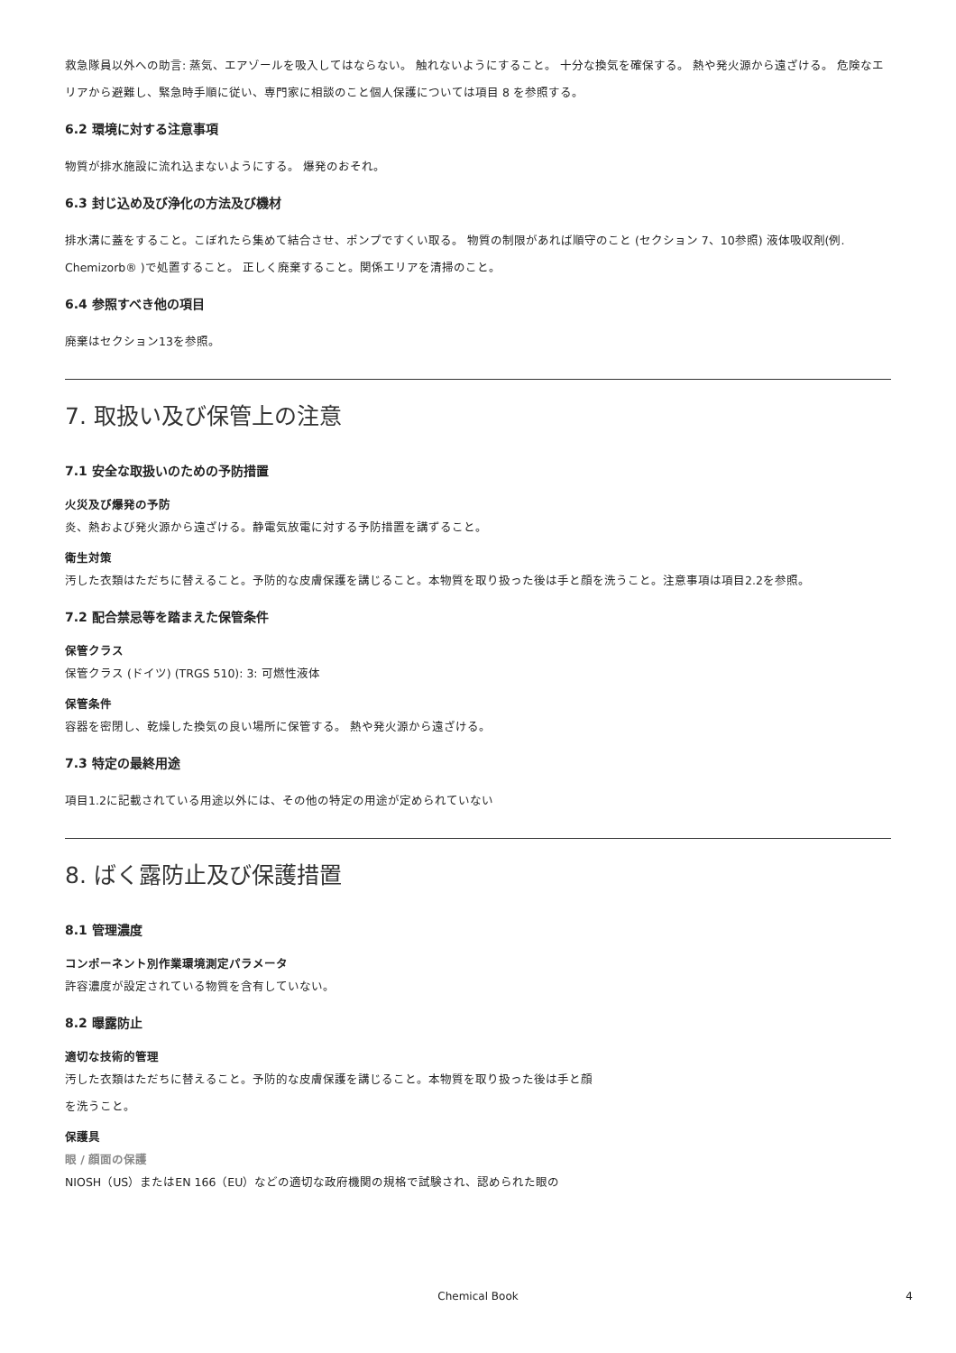救急隊員以外への助言: 蒸気、エアゾールを吸入してはならない。 触れないようにすること。 十分な換気を確保する。 熱や発火源から遠ざける。 危険なエリアから避難し、緊急時手順に従い、専門家に相談のこと個人保護については項目 8 を参照する。
6.2 環境に対する注意事項
物質が排水施設に流れ込まないようにする。 爆発のおそれ。
6.3 封じ込め及び浄化の方法及び機材
排水溝に蓋をすること。こぼれたら集めて結合させ、ポンプですくい取る。 物質の制限があれば順守のこと (セクション 7、10参照) 液体吸収剤(例. Chemizorb® )で処置すること。 正しく廃棄すること。関係エリアを清掃のこと。
6.4 参照すべき他の項目
廃棄はセクション13を参照。
7. 取扱い及び保管上の注意
7.1 安全な取扱いのための予防措置
火災及び爆発の予防
炎、熱および発火源から遠ざける。静電気放電に対する予防措置を講ずること。
衛生対策
汚した衣類はただちに替えること。予防的な皮膚保護を講じること。本物質を取り扱った後は手と顔を洗うこと。注意事項は項目2.2を参照。
7.2 配合禁忌等を踏まえた保管条件
保管クラス
保管クラス (ドイツ) (TRGS 510): 3: 可燃性液体
保管条件
容器を密閉し、乾燥した換気の良い場所に保管する。 熱や発火源から遠ざける。
7.3 特定の最終用途
項目1.2に記載されている用途以外には、その他の特定の用途が定められていない
8. ばく露防止及び保護措置
8.1 管理濃度
コンポーネント別作業環境測定パラメータ
許容濃度が設定されている物質を含有していない。
8.2 曝露防止
適切な技術的管理
汚した衣類はただちに替えること。予防的な皮膚保護を講じること。本物質を取り扱った後は手と顔
を洗うこと。
保護具
眼 / 顔面の保護
NIOSH（US）またはEN 166（EU）などの適切な政府機関の規格で試験され、認められた眼の
Chemical Book
4